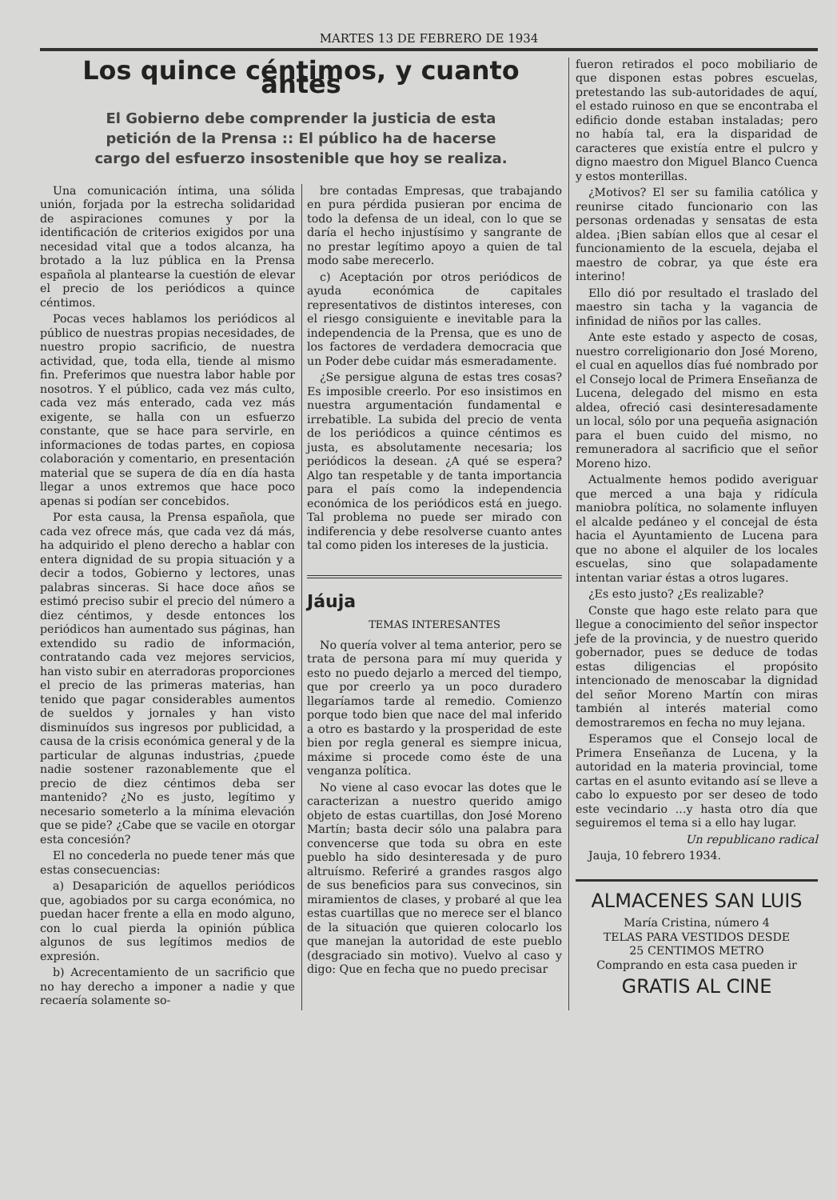MARTES 13 DE FEBRERO DE 1934
Los quince céntimos, y cuanto antes
El Gobierno debe comprender la justicia de esta petición de la Prensa :: El público ha de hacerse cargo del esfuerzo insostenible que hoy se realiza.
Una comunicación íntima, una sólida unión, forjada por la estrecha solidaridad de aspiraciones comunes y por la identificación de criterios exigidos por una necesidad vital que a todos alcanza, ha brotado a la luz pública en la Prensa española al plantearse la cuestión de elevar el precio de los periódicos a quince céntimos.
Pocas veces hablamos los periódicos al público de nuestras propias necesidades, de nuestro propio sacrificio, de nuestra actividad, que, toda ella, tiende al mismo fin. Preferimos que nuestra labor hable por nosotros. Y el público, cada vez más culto, cada vez más enterado, cada vez más exigente, se halla con un esfuerzo constante, que se hace para servirle, en informaciones de todas partes, en copiosa colaboración y comentario, en presentación material que se supera de día en día hasta llegar a unos extremos que hace poco apenas si podían ser concebidos.
Por esta causa, la Prensa española, que cada vez ofrece más, que cada vez dá más, ha adquirido el pleno derecho a hablar con entera dignidad de su propia situación y a decir a todos, Gobierno y lectores, unas palabras sinceras. Si hace doce años se estimó preciso subir el precio del número a diez céntimos, y desde entonces los periódicos han aumentado sus páginas, han extendido su radio de información, contratando cada vez mejores servicios, han visto subir en aterradoras proporciones el precio de las primeras materias, han tenido que pagar considerables aumentos de sueldos y jornales y han visto disminuídos sus ingresos por publicidad, a causa de la crisis económica general y de la particular de algunas industrias, ¿puede nadie sostener razonablemente que el precio de diez céntimos deba ser mantenido? ¿No es justo, legítimo y necesario someterlo a la mínima elevación que se pide? ¿Cabe que se vacile en otorgar esta concesión?
El no concederla no puede tener más que estas consecuencias:
a) Desaparición de aquellos periódicos que, agobiados por su carga económica, no puedan hacer frente a ella en modo alguno, con lo cual pierda la opinión pública algunos de sus legítimos medios de expresión.
b) Acrecentamiento de un sacrificio que no hay derecho a imponer a nadie y que recaería solamente so-
bre contadas Empresas, que trabajando en pura pérdida pusieran por encima de todo la defensa de un ideal, con lo que se daría el hecho injustísimo y sangrante de no prestar legítimo apoyo a quien de tal modo sabe merecerlo.
c) Aceptación por otros periódicos de ayuda económica de capitales representativos de distintos intereses, con el riesgo consiguiente e inevitable para la independencia de la Prensa, que es uno de los factores de verdadera democracia que un Poder debe cuidar más esmeradamente.
¿Se persigue alguna de estas tres cosas? Es imposible creerlo. Por eso insistimos en nuestra argumentación fundamental e irrebatible. La subida del precio de venta de los periódicos a quince céntimos es justa, es absolutamente necesaria; los periódicos la desean. ¿A qué se espera? Algo tan respetable y de tanta importancia para el país como la independencia económica de los periódicos está en juego. Tal problema no puede ser mirado con indiferencia y debe resolverse cuanto antes tal como piden los intereses de la justicia.
Jáuja
TEMAS INTERESANTES
No quería volver al tema anterior, pero se trata de persona para mí muy querida y esto no puedo dejarlo a merced del tiempo, que por creerlo ya un poco duradero llegaríamos tarde al remedio. Comienzo porque todo bien que nace del mal inferido a otro es bastardo y la prosperidad de este bien por regla general es siempre inicua, máxime si procede como éste de una venganza política.
No viene al caso evocar las dotes que le caracterizan a nuestro querido amigo objeto de estas cuartillas, don José Moreno Martín; basta decir sólo una palabra para convencerse que toda su obra en este pueblo ha sido desinteresada y de puro altruísmo. Referiré a grandes rasgos algo de sus beneficios para sus convecinos, sin miramientos de clases, y probaré al que lea estas cuartillas que no merece ser el blanco de la situación que quieren colocarlo los que manejan la autoridad de este pueblo (desgraciado sin motivo). Vuelvo al caso y digo: Que en fecha que no puedo precisar
fueron retirados el poco mobiliario de que disponen estas pobres escuelas, pretestando las sub-autoridades de aquí, el estado ruinoso en que se encontraba el edificio donde estaban instaladas; pero no había tal, era la disparidad de caracteres que existía entre el pulcro y digno maestro don Miguel Blanco Cuenca y estos monterillas.
¿Motivos? El ser su familia católica y reunirse citado funcionario con las personas ordenadas y sensatas de esta aldea. ¡Bien sabían ellos que al cesar el funcionamiento de la escuela, dejaba el maestro de cobrar, ya que éste era interino!
Ello dió por resultado el traslado del maestro sin tacha y la vagancia de infinidad de niños por las calles.
Ante este estado y aspecto de cosas, nuestro correligionario don José Moreno, el cual en aquellos días fué nombrado por el Consejo local de Primera Enseñanza de Lucena, delegado del mismo en esta aldea, ofreció casi desinteresadamente un local, sólo por una pequeña asignación para el buen cuido del mismo, no remuneradora al sacrificio que el señor Moreno hizo.
Actualmente hemos podido averiguar que merced a una baja y ridícula maniobra política, no solamente influyen el alcalde pedáneo y el concejal de ésta hacia el Ayuntamiento de Lucena para que no abone el alquiler de los locales escuelas, sino que solapadamente intentan variar éstas a otros lugares.
¿Es esto justo? ¿Es realizable?
Conste que hago este relato para que llegue a conocimiento del señor inspector jefe de la provincia, y de nuestro querido gobernador, pues se deduce de todas estas diligencias el propósito intencionado de menoscabar la dignidad del señor Moreno Martín con miras también al interés material como demostraremos en fecha no muy lejana.
Esperamos que el Consejo local de Primera Enseñanza de Lucena, y la autoridad en la materia provincial, tome cartas en el asunto evitando así se lleve a cabo lo expuesto por ser deseo de todo este vecindario ...y hasta otro día que seguiremos el tema si a ello hay lugar.
Un republicano radical
Jauja, 10 febrero 1934.
ALMACENES SAN LUIS
María Cristina, número 4
TELAS PARA VESTIDOS DESDE
25 CENTIMOS METRO
Comprando en esta casa pueden ir
GRATIS AL CINE